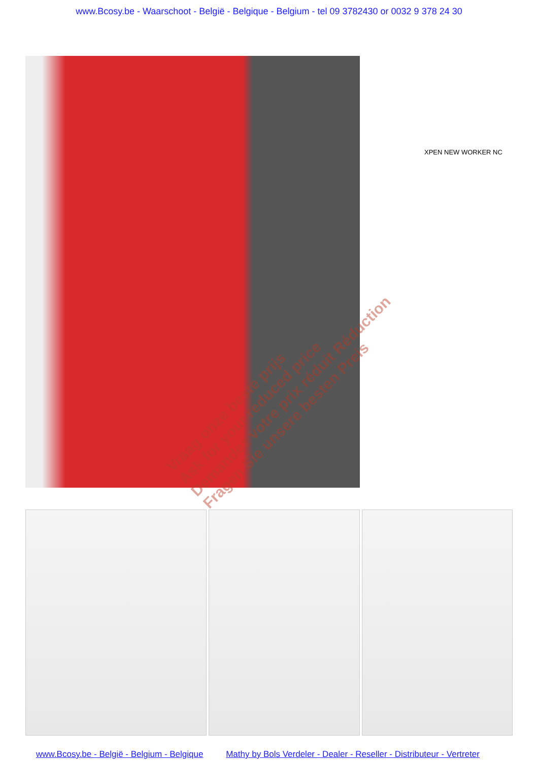www.Bcosy.be - Waarschoot - België - Belgique - Belgium - tel 09 3782430 or 0032 9 378 24 30
XPEN NEW WORKER NC
Vraag onze beste prijs
Ask for your reduced price
Demandez votre prix réduit Réduction
Fragen Sie unsere besten Preis
www.Bcosy.be - België - Belgium - Belgique Mathy by Bols Verdeler - Dealer - Reseller - Distributeur - Vertreter